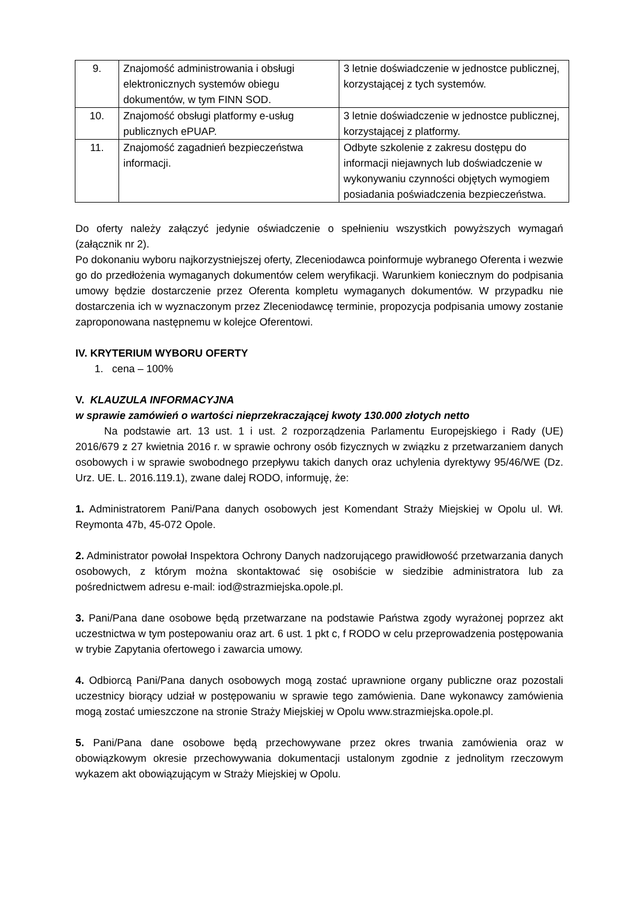| 9. | Znajomość administrowania i obsługi elektronicznych systemów obiegu dokumentów, w tym FINN SOD. | 3 letnie doświadczenie w jednostce publicznej, korzystającej z tych systemów. |
| 10. | Znajomość obsługi platformy e-usług publicznych ePUAP. | 3 letnie doświadczenie w jednostce publicznej, korzystającej z platformy. |
| 11. | Znajomość zagadnień bezpieczeństwa informacji. | Odbyte szkolenie z zakresu dostępu do informacji niejawnych lub doświadczenie w wykonywaniu czynności objętych wymogiem posiadania poświadczenia bezpieczeństwa. |
Do oferty należy załączyć jedynie oświadczenie o spełnieniu wszystkich powyższych wymagań (załącznik nr 2).
Po dokonaniu wyboru najkorzystniejszej oferty, Zleceniodawca poinformuje wybranego Oferenta i wezwie go do przedłożenia wymaganych dokumentów celem weryfikacji. Warunkiem koniecznym do podpisania umowy będzie dostarczenie przez Oferenta kompletu wymaganych dokumentów. W przypadku nie dostarczenia ich w wyznaczonym przez Zleceniodawcę terminie, propozycja podpisania umowy zostanie zaproponowana następnemu w kolejce Oferentowi.
IV. KRYTERIUM WYBORU OFERTY
1. cena – 100%
V. KLAUZULA INFORMACYJNA
w sprawie zamówień o wartości nieprzekraczającej kwoty 130.000 złotych netto
Na podstawie art. 13 ust. 1 i ust. 2 rozporządzenia Parlamentu Europejskiego i Rady (UE) 2016/679 z 27 kwietnia 2016 r. w sprawie ochrony osób fizycznych w związku z przetwarzaniem danych osobowych i w sprawie swobodnego przepływu takich danych oraz uchylenia dyrektywy 95/46/WE (Dz. Urz. UE. L. 2016.119.1), zwane dalej RODO, informuję, że:
1. Administratorem Pani/Pana danych osobowych jest Komendant Straży Miejskiej w Opolu ul. Wł. Reymonta 47b, 45-072 Opole.
2. Administrator powołał Inspektora Ochrony Danych nadzorującego prawidłowość przetwarzania danych osobowych, z którym można skontaktować się osobiście w siedzibie administratora lub za pośrednictwem adresu e-mail: iod@strazmiejska.opole.pl.
3. Pani/Pana dane osobowe będą przetwarzane na podstawie Państwa zgody wyrażonej poprzez akt uczestnictwa w tym postepowaniu oraz art. 6 ust. 1 pkt c, f RODO w celu przeprowadzenia postępowania w trybie Zapytania ofertowego i zawarcia umowy.
4. Odbiorcą Pani/Pana danych osobowych mogą zostać uprawnione organy publiczne oraz pozostali uczestnicy biorący udział w postępowaniu w sprawie tego zamówienia. Dane wykonawcy zamówienia mogą zostać umieszczone na stronie Straży Miejskiej w Opolu www.strazmiejska.opole.pl.
5. Pani/Pana dane osobowe będą przechowywane przez okres trwania zamówienia oraz w obowiązkowym okresie przechowywania dokumentacji ustalonym zgodnie z jednolitym rzeczowym wykazem akt obowiązującym w Straży Miejskiej w Opolu.